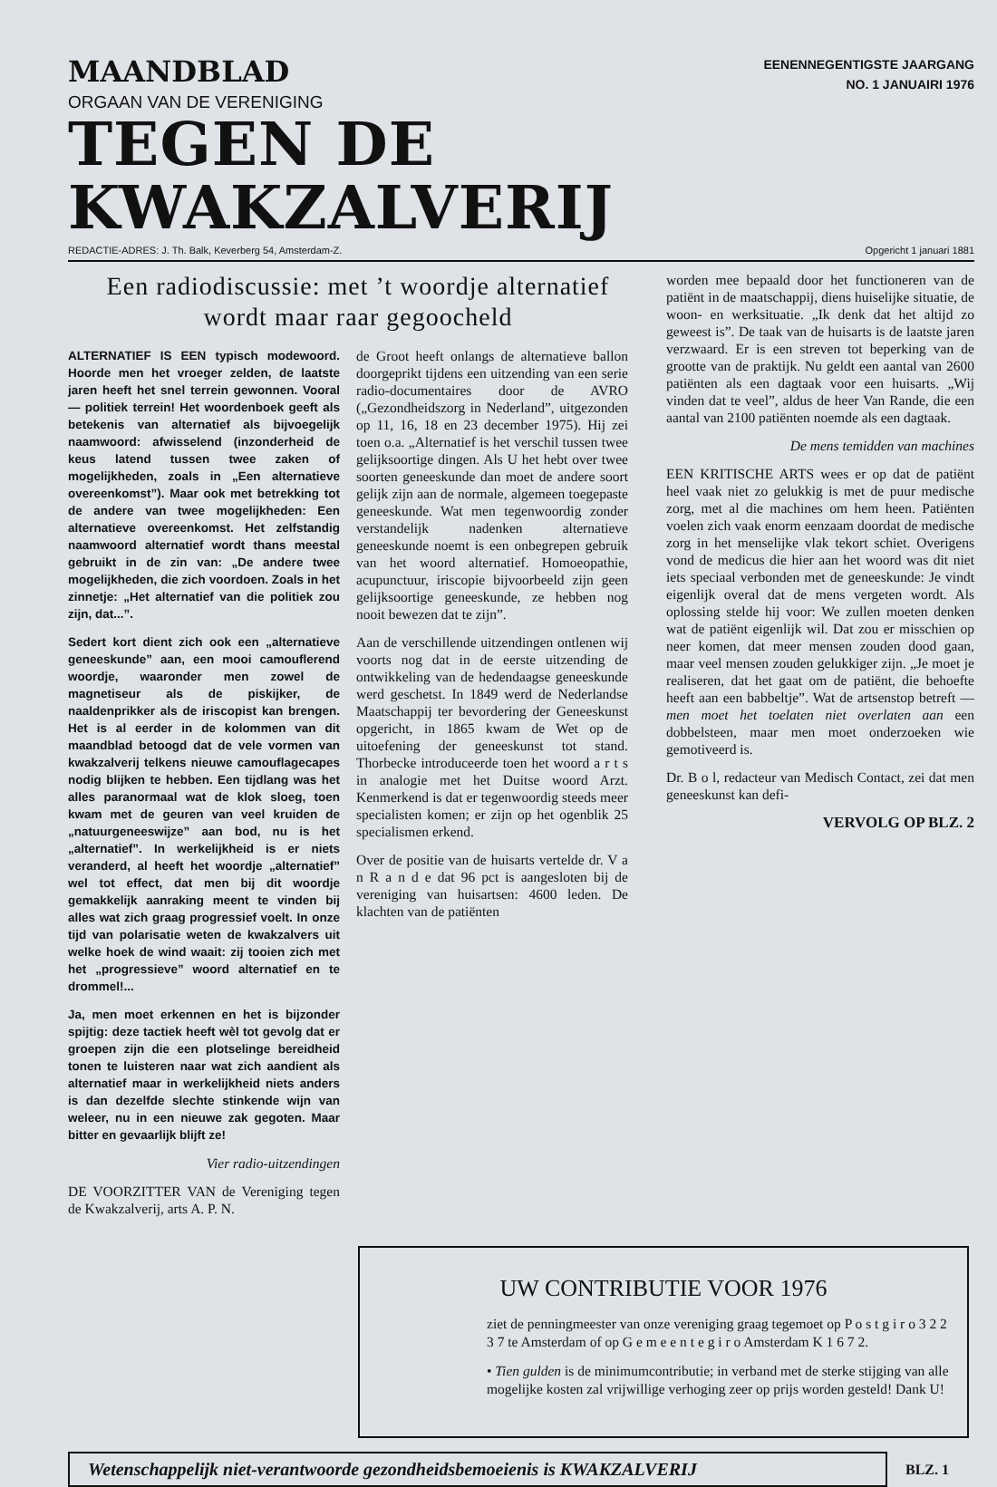MAANDBLAD
ORGAAN VAN DE VERENIGING
EENENNEGENTIGSTE JAARGANG
NO. 1 JANUAIRI 1976
TEGEN DE KWAKZALVERIJ
REDACTIE-ADRES: J. Th. Balk, Keverberg 54, Amsterdam-Z. Opgericht 1 januari 1881
Een radiodiscussie: met ’t woordje alternatief
wordt maar raar gegoocheld
ALTERNATIEF IS EEN typisch modewoord. Hoorde men het vroeger zelden, de laatste jaren heeft het snel terrein gewonnen. Vooral — politiek terrein! Het woordenboek geeft als betekenis van alternatief als bijvoegelijk naamwoord: afwisselend (inzonderheid de keus latend tussen twee zaken of mogelijkheden, zoals in „Een alternatieve overeenkomst”). Maar ook met betrekking tot de andere van twee mogelijkheden: Een alternatieve overeenkomst. Het zelfstandig naamwoord alternatief wordt thans meestal gebruikt in de zin van: „De andere twee mogelijkheden, die zich voordoen. Zoals in het zinnetje: „Het alternatief van die politiek zou zijn, dat...”.
Sedert kort dient zich ook een „alternatieve geneeskunde” aan, een mooi camouflerend woordje, waaronder men zowel de magnetiseur als de piskijker, de naaldenprikker als de iriscopist kan brengen. Het is al eerder in de kolommen van dit maandblad betoogd dat de vele vormen van kwakzalverij telkens nieuwe camouflagecapes nodig blijken te hebben. Een tijdlang was het alles paranormaal wat de klok sloeg, toen kwam met de geuren van veel kruiden de „natuurgeneeswijze” aan bod, nu is het „alternatief”. In werkelijkheid is er niets veranderd, al heeft het woordje „alternatief” wel tot effect, dat men bij dit woordje gemakkelijk aanraking meent te vinden bij alles wat zich graag progressief voelt. In onze tijd van polarisatie weten de kwakzalvers uit welke hoek de wind waait: zij tooien zich met het „progressieve” woord alternatief en te drommel!...
Ja, men moet erkennen en het is bijzonder spijtig: deze tactiek heeft wèl tot gevolg dat er groepen zijn die een plotselinge bereidheid tonen te luisteren naar wat zich aandient als alternatief maar in werkelijkheid niets anders is dan dezelfde slechte stinkende wijn van weleer, nu in een nieuwe zak gegoten. Maar bitter en gevaarlijk blijft ze!
Vier radio-uitzendingen
DE VOORZITTER VAN de Vereniging tegen de Kwakzalverij, arts A. P. N.
de Groot heeft onlangs de alternatieve ballon doorgeprikt tijdens een uitzending van een serie radio-documentaires door de AVRO („Gezondheidszorg in Nederland”, uitgezonden op 11, 16, 18 en 23 december 1975). Hij zei toen o.a. „Alternatief is het verschil tussen twee gelijksoortige dingen. Als U het hebt over twee soorten geneeskunde dan moet de andere soort gelijk zijn aan de normale, algemeen toegepaste geneeskunde. Wat men tegenwoordig zonder verstandelijk nadenken alternatieve geneeskunde noemt is een onbegrepen gebruik van het woord alternatief. Homoeopathie, acupunctuur, iriscopie bijvoorbeeld zijn geen gelijksoortige geneeskunde, ze hebben nog nooit bewezen dat te zijn”.
Aan de verschillende uitzendingen ontlenen wij voorts nog dat in de eerste uitzending de ontwikkeling van de hedendaagse geneeskunde werd geschetst. In 1849 werd de Nederlandse Maatschappij ter bevordering der Geneeskunst opgericht, in 1865 kwam de Wet op de uitoefening der geneeskunst tot stand. Thorbecke introduceerde toen het woord a r t s in analogie met het Duitse woord Arzt. Kenmerkend is dat er tegenwoordig steeds meer specialisten komen; er zijn op het ogenblik 25 specialismen erkend.
Over de positie van de huisarts vertelde dr. V a n R a n d e dat 96 pct is aangesloten bij de vereniging van huisartsen: 4600 leden. De klachten van de patiënten
worden mee bepaald door het functioneren van de patiënt in de maatschappij, diens huiselijke situatie, de woon- en werksituatie. „Ik denk dat het altijd zo geweest is”. De taak van de huisarts is de laatste jaren verzwaard. Er is een streven tot beperking van de grootte van de praktijk. Nu geldt een aantal van 2600 patiënten als een dagtaak voor een huisarts. „Wij vinden dat te veel”, aldus de heer Van Rande, die een aantal van 2100 patiënten noemde als een dagtaak.
De mens temidden van machines
EEN KRITISCHE ARTS wees er op dat de patiënt heel vaak niet zo gelukkig is met de puur medische zorg, met al die machines om hem heen. Patiënten voelen zich vaak enorm eenzaam doordat de medische zorg in het menselijke vlak tekort schiet. Overigens vond de medicus die hier aan het woord was dit niet iets speciaal verbonden met de geneeskunde: Je vindt eigenlijk overal dat de mens vergeten wordt. Als oplossing stelde hij voor: We zullen moeten denken wat de patiënt eigenlijk wil. Dat zou er misschien op neer komen, dat meer mensen zouden dood gaan, maar veel mensen zouden gelukkiger zijn. „Je moet je realiseren, dat het gaat om de patiënt, die behoefte heeft aan een babbeltje”. Wat de artsenstop betreft — men moet het toelaten niet overlaten aan een dobbelsteen, maar men moet onderzoeken wie gemotiveerd is.
Dr. B o l, redacteur van Medisch Contact, zei dat men geneeskunst kan defi-
VERVOLG OP BLZ. 2
UW CONTRIBUTIE VOOR 1976
ziet de penningmeester van onze vereniging graag tegemoet op P o s t g i r o 3 2 2 3 7 te Amsterdam of op G e m e e n t e g i r o Amsterdam K 1 6 7 2.
• Tien gulden is de minimumcontributie; in verband met de sterke stijging van alle mogelijke kosten zal vrijwillige verhoging zeer op prijs worden gesteld! Dank U!
Wetenschappelijk niet-verantwoorde gezondheidsbemoeienis is KWAKZALVERIJ
BLZ. 1